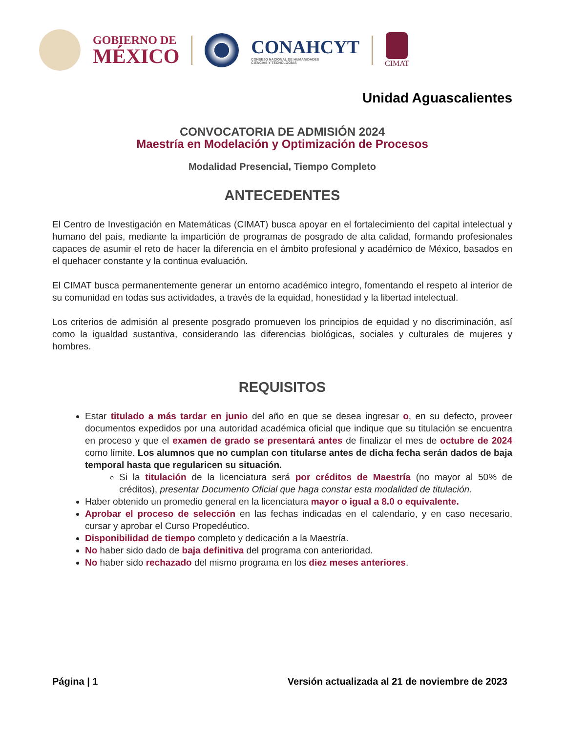GOBIERNO DE
MÉXICO
CONAHCYT
CONSEJO NACIONAL DE HUMANIDADES
CIENCIAS Y TECNOLOGÍAS
CIMAT
Unidad Aguascalientes
CONVOCATORIA DE ADMISIÓN 2024
Maestría en Modelación y Optimización de Procesos
Modalidad Presencial, Tiempo Completo
ANTECEDENTES
El Centro de Investigación en Matemáticas (CIMAT) busca apoyar en el fortalecimiento del capital intelectual y humano del país, mediante la impartición de programas de posgrado de alta calidad, formando profesionales capaces de asumir el reto de hacer la diferencia en el ámbito profesional y académico de México, basados en el quehacer constante y la continua evaluación.
El CIMAT busca permanentemente generar un entorno académico integro, fomentando el respeto al interior de su comunidad en todas sus actividades, a través de la equidad, honestidad y la libertad intelectual.
Los criterios de admisión al presente posgrado promueven los principios de equidad y no discriminación, así como la igualdad sustantiva, considerando las diferencias biológicas, sociales y culturales de mujeres y hombres.
REQUISITOS
Estar titulado a más tardar en junio del año en que se desea ingresar o, en su defecto, proveer documentos expedidos por una autoridad académica oficial que indique que su titulación se encuentra en proceso y que el examen de grado se presentará antes de finalizar el mes de octubre de 2024 como límite. Los alumnos que no cumplan con titularse antes de dicha fecha serán dados de baja temporal hasta que regularicen su situación.
Si la titulación de la licenciatura será por créditos de Maestría (no mayor al 50% de créditos), presentar Documento Oficial que haga constar esta modalidad de titulación.
Haber obtenido un promedio general en la licenciatura mayor o igual a 8.0 o equivalente.
Aprobar el proceso de selección en las fechas indicadas en el calendario, y en caso necesario, cursar y aprobar el Curso Propedéutico.
Disponibilidad de tiempo completo y dedicación a la Maestría.
No haber sido dado de baja definitiva del programa con anterioridad.
No haber sido rechazado del mismo programa en los diez meses anteriores.
Página | 1 Versión actualizada al 21 de noviembre de 2023